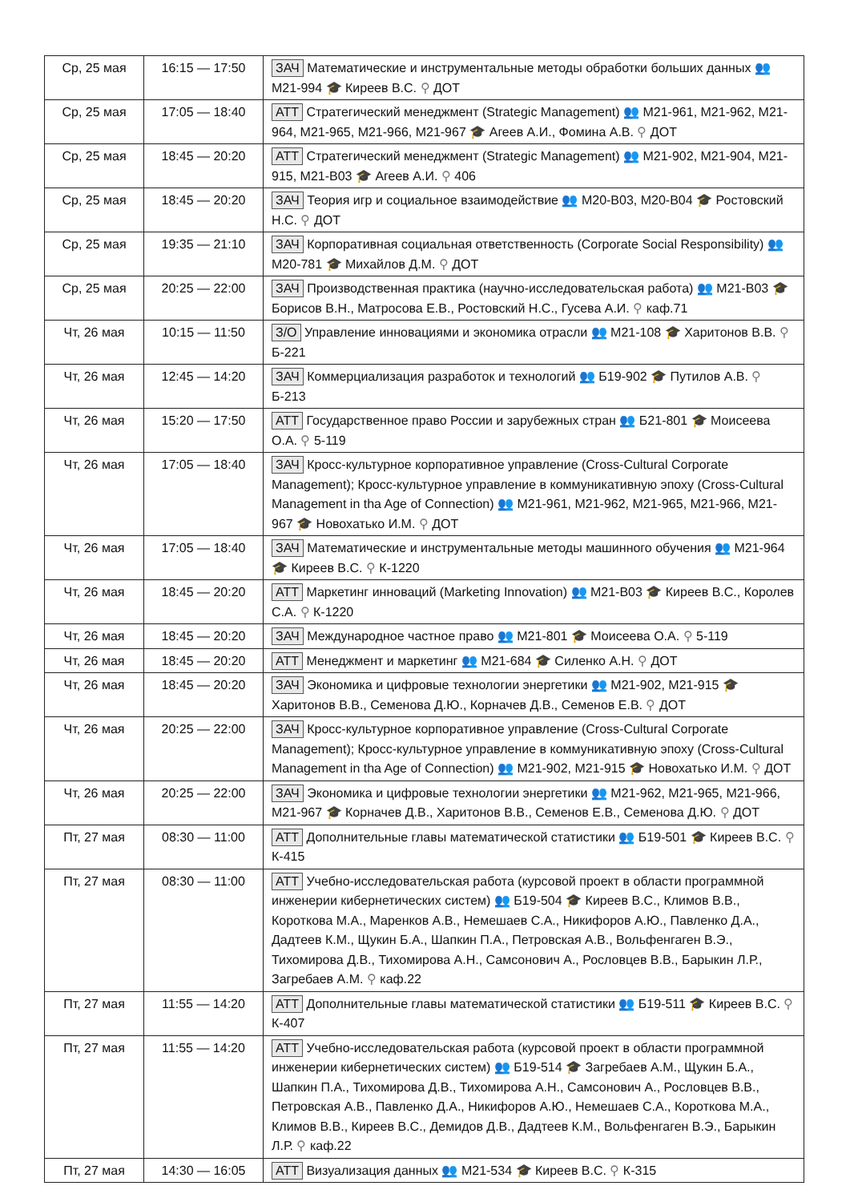| Ср, 25 мая | 16:15 — 17:50 | ЗАЧ Математические и инструментальные методы обработки больших данных 👥 М21-994 🎓 Киреев В.С. ⚲ ДОТ |
| Ср, 25 мая | 17:05 — 18:40 | АТТ Стратегический менеджмент (Strategic Management) 👥 М21-961, М21-962, М21-964, М21-965, М21-966, М21-967 🎓 Агеев А.И., Фомина А.В. ⚲ ДОТ |
| Ср, 25 мая | 18:45 — 20:20 | АТТ Стратегический менеджмент (Strategic Management) 👥 М21-902, М21-904, М21-915, М21-В03 🎓 Агеев А.И. ⚲ 406 |
| Ср, 25 мая | 18:45 — 20:20 | ЗАЧ Теория игр и социальное взаимодействие 👥 М20-В03, М20-В04 🎓 Ростовский Н.С. ⚲ ДОТ |
| Ср, 25 мая | 19:35 — 21:10 | ЗАЧ Корпоративная социальная ответственность (Corporate Social Responsibility) 👥 М20-781 🎓 Михайлов Д.М. ⚲ ДОТ |
| Ср, 25 мая | 20:25 — 22:00 | ЗАЧ Производственная практика (научно-исследовательская работа) 👥 М21-В03 🎓 Борисов В.Н., Матросова Е.В., Ростовский Н.С., Гусева А.И. ⚲ каф.71 |
| Чт, 26 мая | 10:15 — 11:50 | З/О Управление инновациями и экономика отрасли 👥 М21-108 🎓 Харитонов В.В. ⚲ Б-221 |
| Чт, 26 мая | 12:45 — 14:20 | ЗАЧ Коммерциализация разработок и технологий 👥 Б19-902 🎓 Путилов А.В. ⚲ Б-213 |
| Чт, 26 мая | 15:20 — 17:50 | АТТ Государственное право России и зарубежных стран 👥 Б21-801 🎓 Моисеева О.А. ⚲ 5-119 |
| Чт, 26 мая | 17:05 — 18:40 | ЗАЧ Кросс-культурное корпоративное управление (Cross-Cultural Corporate Management); Кросс-культурное управление в коммуникативную эпоху (Cross-Cultural Management in tha Age of Connection) 👥 М21-961, М21-962, М21-965, М21-966, М21-967 🎓 Новохатько И.М. ⚲ ДОТ |
| Чт, 26 мая | 17:05 — 18:40 | ЗАЧ Математические и инструментальные методы машинного обучения 👥 М21-964 🎓 Киреев В.С. ⚲ К-1220 |
| Чт, 26 мая | 18:45 — 20:20 | АТТ Маркетинг инноваций (Marketing Innovation) 👥 М21-В03 🎓 Киреев В.С., Королев С.А. ⚲ К-1220 |
| Чт, 26 мая | 18:45 — 20:20 | ЗАЧ Международное частное право 👥 М21-801 🎓 Моисеева О.А. ⚲ 5-119 |
| Чт, 26 мая | 18:45 — 20:20 | АТТ Менеджмент и маркетинг 👥 М21-684 🎓 Силенко А.Н. ⚲ ДОТ |
| Чт, 26 мая | 18:45 — 20:20 | ЗАЧ Экономика и цифровые технологии энергетики 👥 М21-902, М21-915 🎓 Харитонов В.В., Семенова Д.Ю., Корначев Д.В., Семенов Е.В. ⚲ ДОТ |
| Чт, 26 мая | 20:25 — 22:00 | ЗАЧ Кросс-культурное корпоративное управление (Cross-Cultural Corporate Management); Кросс-культурное управление в коммуникативную эпоху (Cross-Cultural Management in tha Age of Connection) 👥 М21-902, М21-915 🎓 Новохатько И.М. ⚲ ДОТ |
| Чт, 26 мая | 20:25 — 22:00 | ЗАЧ Экономика и цифровые технологии энергетики 👥 М21-962, М21-965, М21-966, М21-967 🎓 Корначев Д.В., Харитонов В.В., Семенов Е.В., Семенова Д.Ю. ⚲ ДОТ |
| Пт, 27 мая | 08:30 — 11:00 | АТТ Дополнительные главы математической статистики 👥 Б19-501 🎓 Киреев В.С. ⚲ К-415 |
| Пт, 27 мая | 08:30 — 11:00 | АТТ Учебно-исследовательская работа (курсовой проект в области программной инженерии кибернетических систем) 👥 Б19-504 🎓 Киреев В.С., Климов В.В., Короткова М.А., Маренков А.В., Немешаев С.А., Никифоров А.Ю., Павленко Д.А., Дадтеев К.М., Щукин Б.А., Шапкин П.А., Петровская А.В., Вольфенгаген В.Э., Тихомирова Д.В., Тихомирова А.Н., Самсонович А., Рословцев В.В., Барыкин Л.Р., Загребаев А.М. ⚲ каф.22 |
| Пт, 27 мая | 11:55 — 14:20 | АТТ Дополнительные главы математической статистики 👥 Б19-511 🎓 Киреев В.С. ⚲ К-407 |
| Пт, 27 мая | 11:55 — 14:20 | АТТ Учебно-исследовательская работа (курсовой проект в области программной инженерии кибернетических систем) 👥 Б19-514 🎓 Загребаев А.М., Щукин Б.А., Шапкин П.А., Тихомирова Д.В., Тихомирова А.Н., Самсонович А., Рословцев В.В., Петровская А.В., Павленко Д.А., Никифоров А.Ю., Немешаев С.А., Короткова М.А., Климов В.В., Киреев В.С., Демидов Д.В., Дадтеев К.М., Вольфенгаген В.Э., Барыкин Л.Р. ⚲ каф.22 |
| Пт, 27 мая | 14:30 — 16:05 | АТТ Визуализация данных 👥 М21-534 🎓 Киреев В.С. ⚲ К-315 |